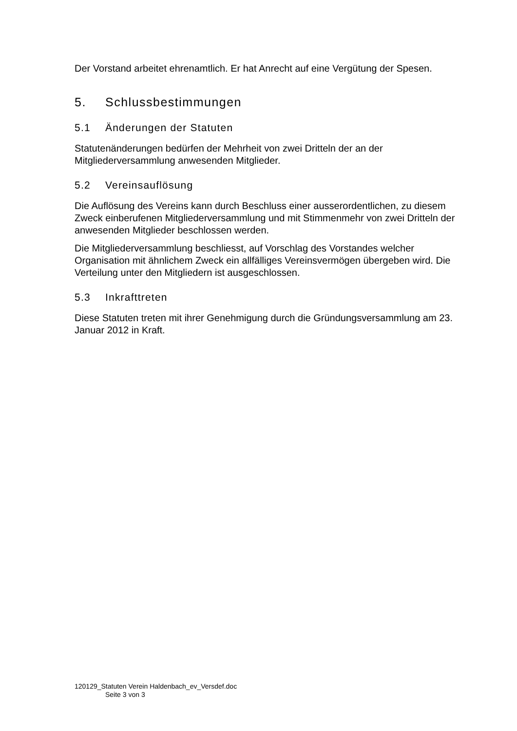Der Vorstand arbeitet ehrenamtlich. Er hat Anrecht auf eine Vergütung der Spesen.
5. Schlussbestimmungen
5.1 Änderungen der Statuten
Statutenänderungen bedürfen der Mehrheit von zwei Dritteln der an der Mitgliederversammlung anwesenden Mitglieder.
5.2 Vereinsauflösung
Die Auflösung des Vereins kann durch Beschluss einer ausserordentlichen, zu diesem Zweck einberufenen Mitgliederversammlung und mit Stimmenmehr von zwei Dritteln der anwesenden Mitglieder beschlossen werden.
Die Mitgliederversammlung beschliesst, auf Vorschlag des Vorstandes welcher Organisation mit ähnlichem Zweck ein allfälliges Vereinsvermögen übergeben wird. Die Verteilung unter den Mitgliedern ist ausgeschlossen.
5.3 Inkrafttreten
Diese Statuten treten mit ihrer Genehmigung durch die Gründungsversammlung am 23. Januar 2012 in Kraft.
120129_Statuten Verein Haldenbach_ev_Versdef.doc
Seite 3 von 3